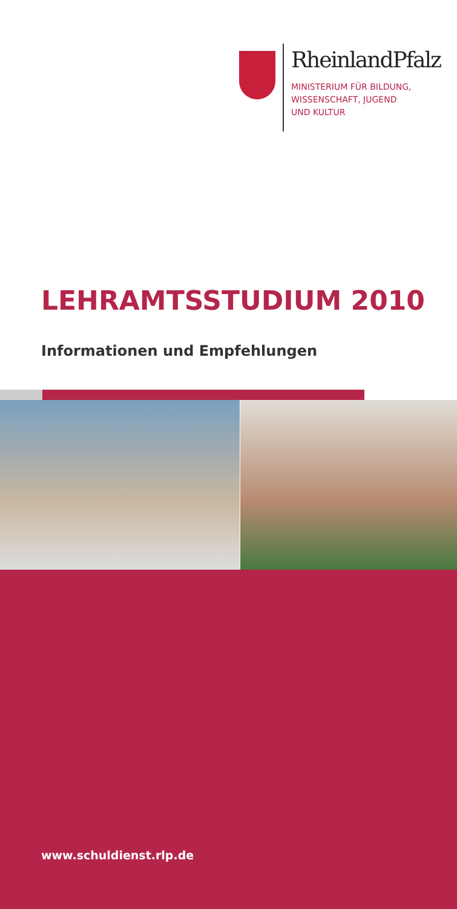RheinlandPfalz
MINISTERIUM FÜR BILDUNG,
WISSENSCHAFT, JUGEND
UND KULTUR
LEHRAMTSSTUDIUM 2010
Informationen und Empfehlungen
www.schuldienst.rlp.de